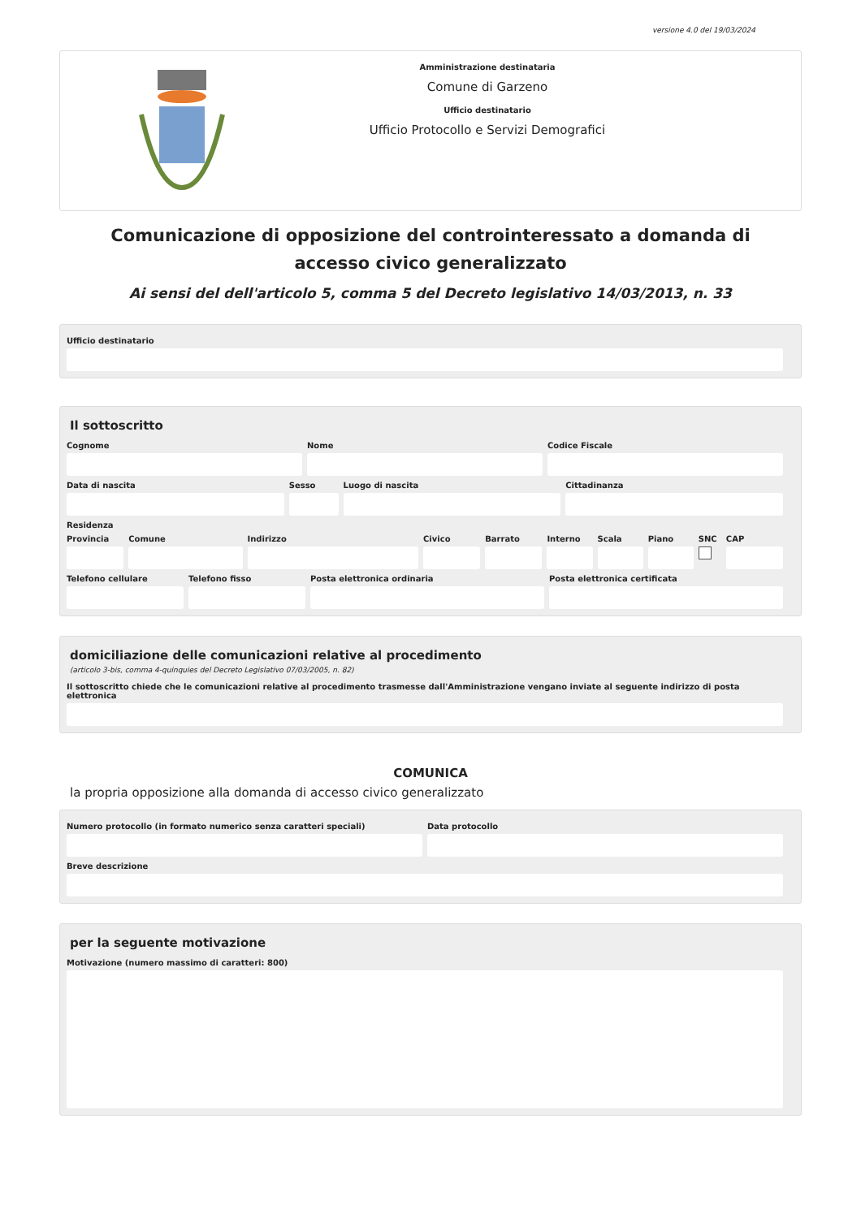versione 4.0 del 19/03/2024
Amministrazione destinataria
Comune di Garzeno
Ufficio destinatario
Ufficio Protocollo e Servizi Demografici
Comunicazione di opposizione del controinteressato a domanda di accesso civico generalizzato
Ai sensi del dell'articolo 5, comma 5 del Decreto legislativo 14/03/2013, n. 33
Ufficio destinatario
Il sottoscritto
Cognome Nome Codice Fiscale
Data di nascita Sesso Luogo di nascita Cittadinanza
Residenza
Provincia Comune Indirizzo Civico Barrato Interno Scala Piano SNC CAP
Telefono cellulare Telefono fisso Posta elettronica ordinaria Posta elettronica certificata
domiciliazione delle comunicazioni relative al procedimento
(articolo 3-bis, comma 4-quinquies del Decreto Legislativo 07/03/2005, n. 82)
Il sottoscritto chiede che le comunicazioni relative al procedimento trasmesse dall'Amministrazione vengano inviate al seguente indirizzo di posta elettronica
COMUNICA
la propria opposizione alla domanda di accesso civico generalizzato
Numero protocollo (in formato numerico senza caratteri speciali)
Data protocollo
Breve descrizione
per la seguente motivazione
Motivazione (numero massimo di caratteri: 800)